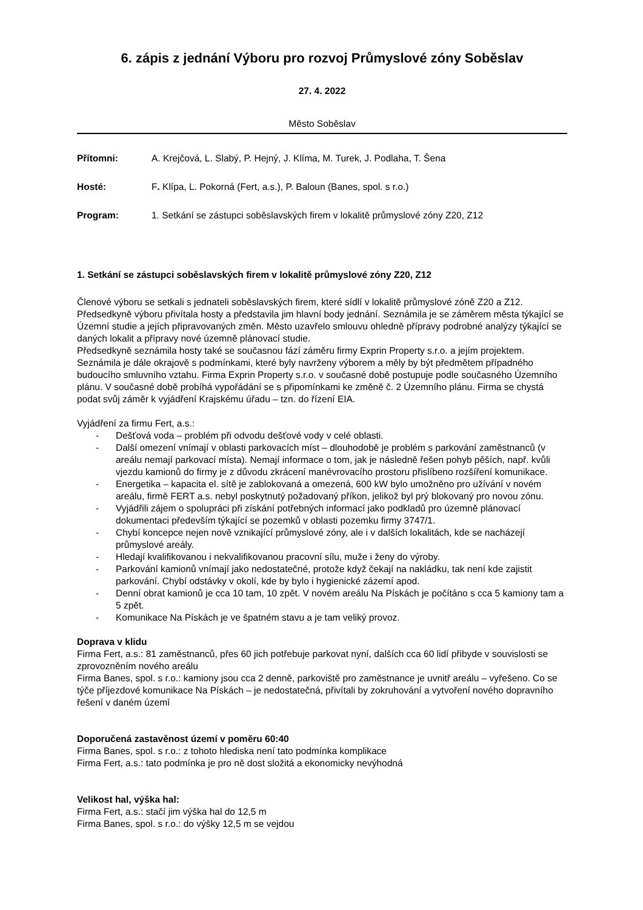6. zápis z jednání Výboru pro rozvoj Průmyslové zóny Soběslav
27. 4. 2022
Město Soběslav
Přítomni: A. Krejčová, L. Slabý, P. Hejný, J. Klíma, M. Turek, J. Podlaha, T. Šena
Hosté: F. Klípa, L. Pokorná (Fert, a.s.), P. Baloun (Banes, spol. s r.o.)
Program: 1. Setkání se zástupci soběslavských firem v lokalitě průmyslové zóny Z20, Z12
1. Setkání se zástupci soběslavských firem v lokalitě průmyslové zóny Z20, Z12
Členové výboru se setkali s jednateli soběslavských firem, které sídlí v lokalitě průmyslové zóně Z20 a Z12. Předsedkyně výboru přivítala hosty a představila jim hlavní body jednání. Seznámila je se záměrem města týkající se Územní studie a jejích připravovaných změn. Město uzavřelo smlouvu ohledně přípravy podrobné analýzy týkající se daných lokalit a přípravy nové územně plánovací studie.
Předsedkyně seznámila hosty také se současnou fází záměru firmy Exprin Property s.r.o. a jejím projektem. Seznámila je dále okrajově s podmínkami, které byly navrženy výborem a měly by být předmětem případného budoucího smluvního vztahu. Firma Exprin Property s.r.o. v současné době postupuje podle současného Územního plánu. V současné době probíhá vypořádání se s připomínkami ke změně č. 2 Územního plánu. Firma se chystá podat svůj záměr k vyjádření Krajskému úřadu – tzn. do řízení EIA.
Vyjádření za firmu Fert, a.s.:
- Dešťová voda – problém při odvodu dešťové vody v celé oblasti.
- Další omezení vnímají v oblasti parkovacích míst – dlouhodobě je problém s parkování zaměstnanců (v areálu nemají parkovací místa). Nemají informace o tom, jak je následně řešen pohyb pěších, např. kvůli vjezdu kamionů do firmy je z důvodu zkrácení manévrovacího prostoru přislíbeno rozšíření komunikace.
- Energetika – kapacita el. sítě je zablokovaná a omezená, 600 kW bylo umožněno pro užívání v novém areálu, firmě FERT a.s. nebyl poskytnutý požadovaný příkon, jelikož byl prý blokovaný pro novou zónu.
- Vyjádřili zájem o spolupráci při získání potřebných informací jako podkladů pro územně plánovací dokumentaci především týkající se pozemků v oblasti pozemku firmy 3747/1.
- Chybí koncepce nejen nově vznikající průmyslové zóny, ale i v dalších lokalitách, kde se nacházejí průmyslové areály.
- Hledají kvalifikovanou i nekvalifikovanou pracovní sílu, muže i ženy do výroby.
- Parkování kamionů vnímají jako nedostatečné, protože když čekají na nakládku, tak není kde zajistit parkování. Chybí odstávky v okolí, kde by bylo i hygienické zázemí apod.
- Denní obrat kamionů je cca 10 tam, 10 zpět. V novém areálu Na Pískách je počítáno s cca 5 kamiony tam a 5 zpět.
- Komunikace Na Pískách je ve špatném stavu a je tam veliký provoz.
Doprava v klidu
Firma Fert, a.s.: 81 zaměstnanců, přes 60 jich potřebuje parkovat nyní, dalších cca 60 lidí přibyde v souvislosti se zprovozněním nového areálu
Firma Banes, spol. s r.o.: kamiony jsou cca 2 denně, parkoviště pro zaměstnance je uvnitř areálu – vyřešeno. Co se týče příjezdové komunikace Na Pískách – je nedostatečná, přivítali by zokruhování a vytvoření nového dopravního řešení v daném území
Doporučená zastavěnost území v poměru 60:40
Firma Banes, spol. s r.o.: z tohoto hlediska není tato podmínka komplikace
Firma Fert, a.s.: tato podmínka je pro ně dost složitá a ekonomicky nevýhodná
Velikost hal, výška hal:
Firma Fert, a.s.: stačí jim výška hal do 12,5 m
Firma Banes, spol. s r.o.: do výšky 12,5 m se vejdou